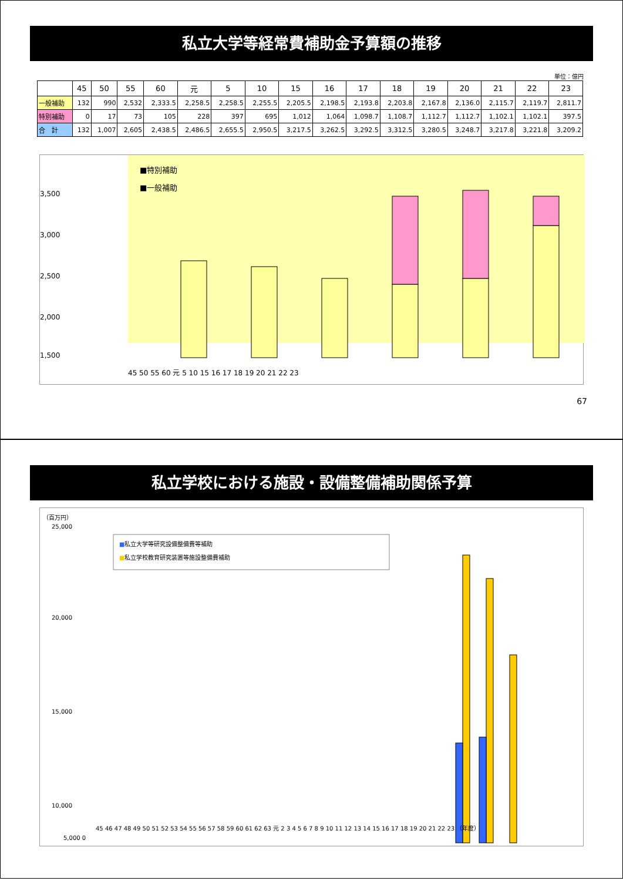私立大学等経常費補助金予算額の推移
単位：億円
| | 45 | 50 | 55 | 60 | 元 | 5 | 10 | 15 | 16 | 17 | 18 | 19 | 20 | 21 | 22 | 23 |
| --- | --- | --- | --- | --- | --- | --- | --- | --- | --- | --- | --- | --- | --- | --- | --- | --- |
| 一般補助 | 132 | 990 | 2,532 | 2,333.5 | 2,258.5 | 2,258.5 | 2,255.5 | 2,205.5 | 2,198.5 | 2,193.8 | 2,203.8 | 2,167.8 | 2,136.0 | 2,115.7 | 2,119.7 | 2,811.7 |
| 特別補助 | 0 | 17 | 73 | 105 | 228 | 397 | 695 | 1,012 | 1,064 | 1,098.7 | 1,108.7 | 1,112.7 | 1,112.7 | 1,102.1 | 1,102.1 | 397.5 |
| 合 計 | 132 | 1,007 | 2,605 | 2,438.5 | 2,486.5 | 2,655.5 | 2,950.5 | 3,217.5 | 3,262.5 | 3,292.5 | 3,312.5 | 3,280.5 | 3,248.7 | 3,217.8 | 3,221.8 | 3,209.2 |
■特別補助
■一般補助
3,500
3,000
2,500
2,000
1,500
45 50 55 60 元 5 10 15 16 17 18 19 20 21 22 23
67
私立学校における施設・設備整備補助関係予算
（百万円）
25,000
20,000
15,000
10,000
■私立大学等研究設備整備費等補助
■私立学校教育研究装置等施設整備費補助
45 46 47 48 49 50 51 52 53 54 55 56 57 58 59 60 61 62 63 元 2 3 4 5 6 7 8 9 10 11 12 13 14 15 16 17 18 19 20 21 22 23 （年度）
5,000 0